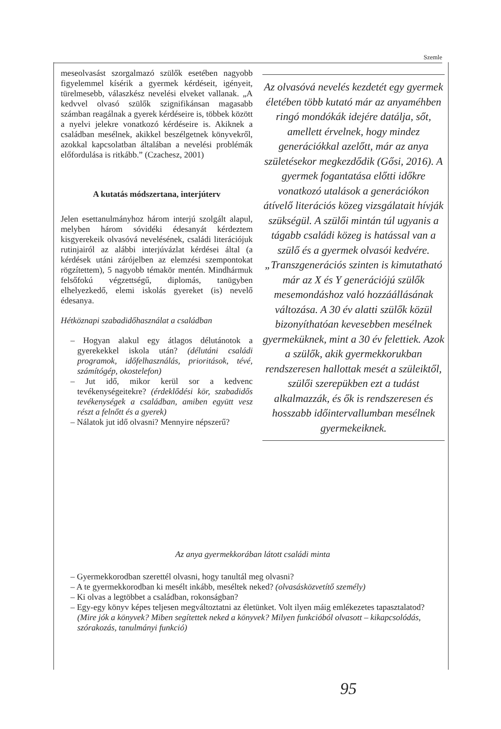Szemle
meseolvasást szorgalmazó szülők esetében nagyobb figyelemmel kísérik a gyermek kérdéseit, igényeit, türelmesebb, válaszkész nevelési elveket vallanak. „A kedvvel olvasó szülők szignifikánsan magasabb számban reagálnak a gyerek kérdéseire is, többek között a nyelvi jelekre vonatkozó kérdéseire is. Akiknek a családban mesélnek, akikkel beszélgetnek könyvekről, azokkal kapcsolatban általában a nevelési problémák előfordulása is ritkább.” (Czachesz, 2001)
A kutatás módszertana, interjúterv
Jelen esettanulmányhoz három interjú szolgált alapul, melyben három sóvidéki édesanyát kérdeztem kisgyerekeik olvasóvá nevelésének, családi literációjuk rutinjairól az alábbi interjúvázlat kérdései által (a kérdések utáni zárójelben az elemzési szempontokat rögzítettem), 5 nagyobb témakör mentén. Mindhármuk felsőfokú végzettségű, diplomás, tanügyben elhelyezkedő, elemi iskolás gyereket (is) nevelő édesanya.
Hétköznapi szabadidőhasználat a családban
– Hogyan alakul egy átlagos délutánotok a gyerekekkel iskola után? (délutáni családi programok, időfelhasználás, prioritások, tévé, számítógép, okostelefon)
– Jut idő, mikor kerül sor a kedvenc tevékenységeitekre? (érdeklődési kör, szabadidős tevékenységek a családban, amiben együtt vesz részt a felnőtt és a gyerek)
– Nálatok jut idő olvasni? Mennyire népszerű?
Az olvasóvá nevelés kezdetét egy gyermek életében több kutató már az anyaméhben ringó mondókák idejére datálja, sőt, amellett érvelnek, hogy mindez generációkkal azelőtt, már az anya születésekor megkezdődik (Gősi, 2016). A gyermek fogantatása előtti időkre vonatkozó utalások a generációkon átívelő literációs közeg vizsgálatait hívják szükségül. A szülői mintán túl ugyanis a tágabb családi közeg is hatással van a szülő és a gyermek olvasói kedvére. „Transzgenerációs szinten is kimutatható már az X és Y generációjú szülők mesemondáshoz való hozzáállásának változása. A 30 év alatti szülők közül bizonyíthatóan kevesebben mesélnek gyermeküknek, mint a 30 év felettiek. Azok a szülők, akik gyermekkorukban rendszeresen hallottak mesét a szüleiktől, szülői szerepükben ezt a tudást alkalmazzák, és ők is rendszeresen és hosszabb időintervallumban mesélnek gyermekeiknek.
Az anya gyermekkorában látott családi minta
– Gyermekkorodban szerettél olvasni, hogy tanultál meg olvasni?
– A te gyermekkorodban ki mesélt inkább, meséltek neked? (olvasásközvetítő személy)
– Ki olvas a legtöbbet a családban, rokonságban?
– Egy-egy könyv képes teljesen megváltoztatni az életünket. Volt ilyen máig emlékezetes tapasztalatod? (Mire jók a könyvek? Miben segítettek neked a könyvek? Milyen funkcióból olvasott – kikapcsolódás, szórakozás, tanulmányi funkció)
95